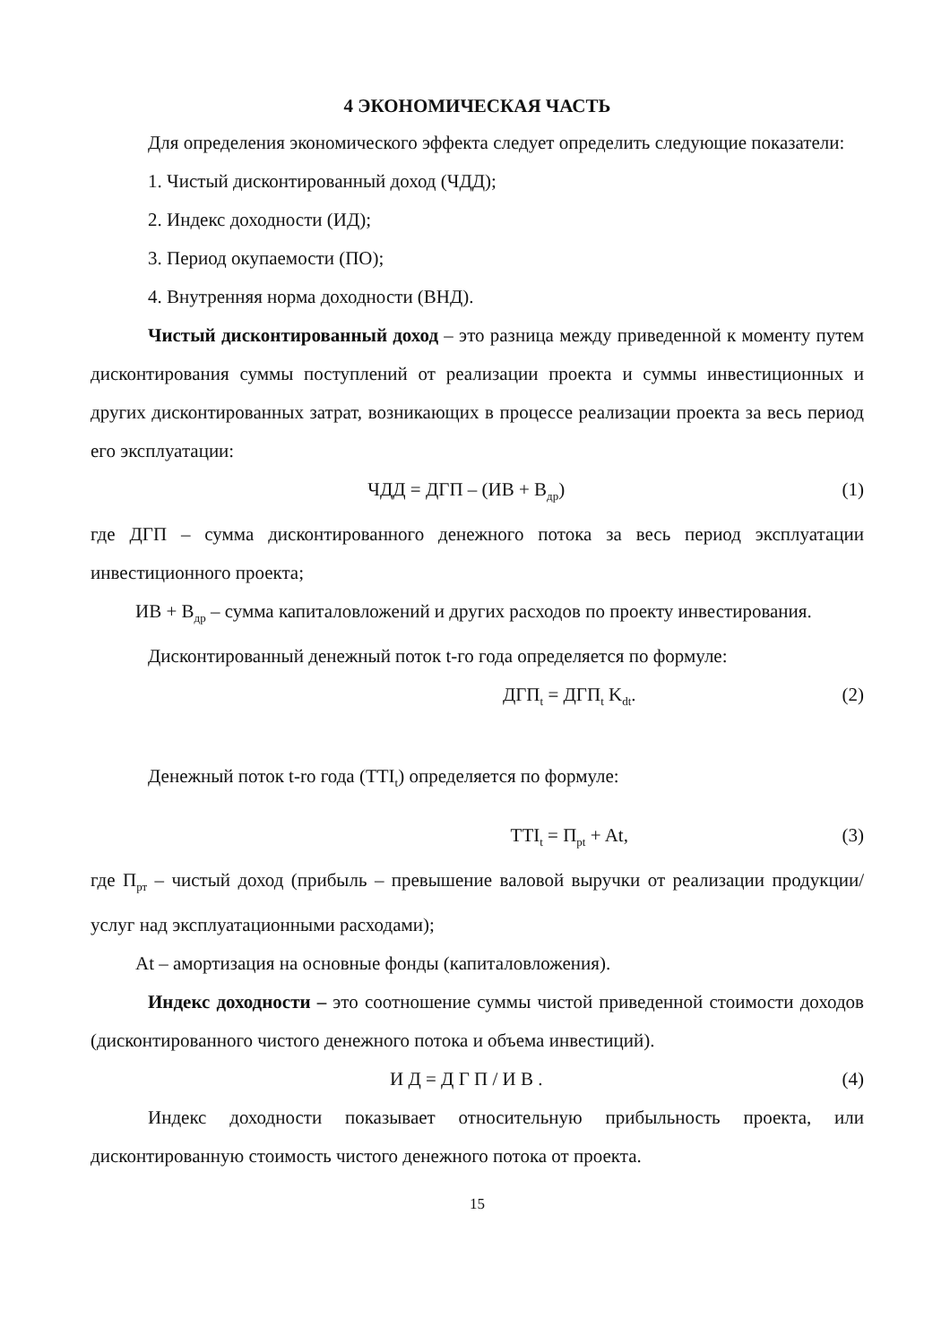4 ЭКОНОМИЧЕСКАЯ ЧАСТЬ
Для определения экономического эффекта следует определить следующие показатели:
1. Чистый дисконтированный доход (ЧДД);
2. Индекс доходности (ИД);
3. Период окупаемости (ПО);
4. Внутренняя норма доходности (ВНД).
Чистый дисконтированный доход – это разница между приведенной к моменту путем дисконтирования суммы поступлений от реализации проекта и суммы инвестиционных и других дисконтированных затрат, возникающих в процессе реализации проекта за весь период его эксплуатации:
ЧДД = ДГП – (ИВ + В<sub>др</sub>) (1)
где ДГП – сумма дисконтированного денежного потока за весь период эксплуатации инвестиционного проекта;
ИВ + В<sub>др</sub> – сумма капиталовложений и других расходов по проекту инвестирования.
Дисконтированный денежный поток t-го года определяется по формуле:
ДГП<sub>t</sub> = ДГП<sub>t</sub> K<sub>dt</sub>. (2)
Денежный поток t-ro года (TTI<sub>t</sub>) определяется по формуле:
TTI<sub>t</sub> = П<sub>pt</sub> + At, (3)
где П<sub>рт</sub> – чистый доход (прибыль – превышение валовой выручки от реализации продукции/услуг над эксплуатационными расходами);
At – амортизация на основные фонды (капиталовложения).
Индекс доходности – это соотношение суммы чистой приведенной стоимости доходов (дисконтированного чистого денежного потока и объема инвестиций).
И Д = Д Г П / И В . (4)
Индекс доходности показывает относительную прибыльность проекта, или дисконтированную стоимость чистого денежного потока от проекта.
15